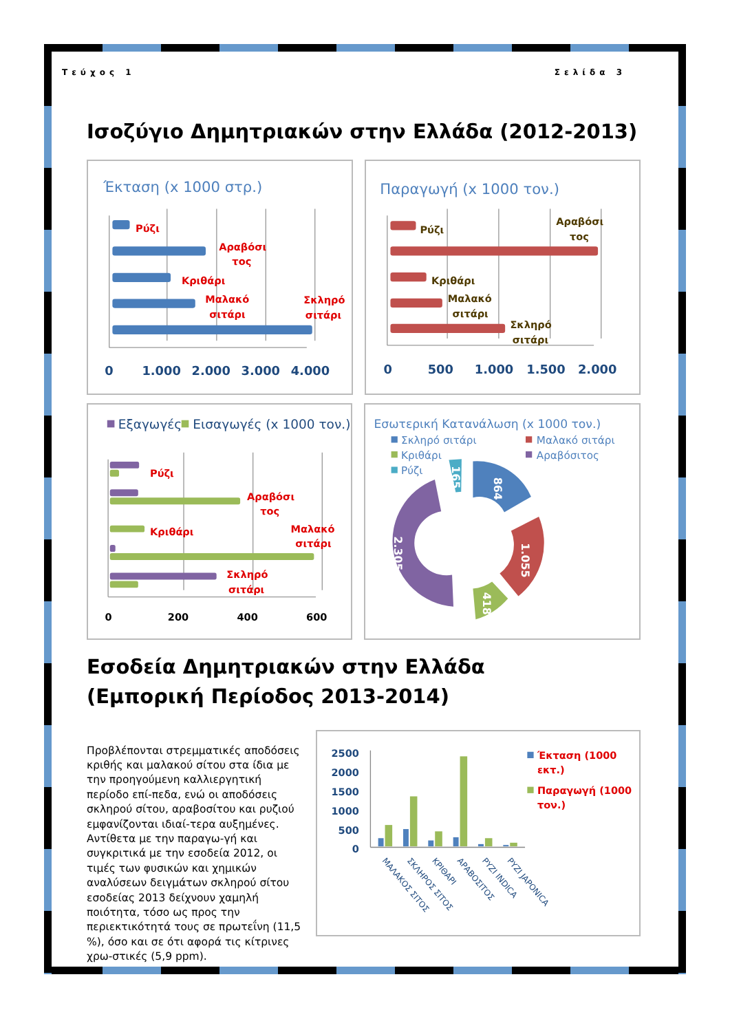Τεύχος 1 Σελίδα 3
Ισοζύγιο Δημητριακών στην Ελλάδα (2012-2013)
Έκταση (x 1000 στρ.)
Ρύζι
Αραβόσι
τος
Κριθάρι
Μαλακό
σιτάρι
Σκληρό
σιτάρι
0
1.000
2.000
3.000
4.000
Παραγωγή (x 1000 τον.)
Ρύζι
Αραβόσι
τος
Κριθάρι
Μαλακό
σιτάρι
Σκληρό
σιτάρι
0
500
1.000
1.500
2.000
Εξαγωγές
Εισαγωγές (x 1000 τον.)
Ρύζι
Αραβόσι
τος
Κριθάρι
Μαλακό
σιτάρι
Σκληρό
σιτάρι
0
200
400
600
Εσωτερική Κατανάλωση (x 1000 τον.)
Σκληρό σιτάρι
Μαλακό σιτάρι
Κριθάρι
Αραβόσιτος
Ρύζι
864
1.055
418
2.305
165
Εσοδεία Δημητριακών στην Ελλάδα
(Εμπορική Περίοδος 2013-2014)
Προβλέπονται στρεμματικές αποδόσεις κριθής και μαλακού σίτου στα ίδια με την προηγούμενη καλλιεργητική περίοδο επί-πεδα, ενώ οι αποδόσεις σκληρού σίτου, αραβοσίτου και ρυζιού εμφανίζονται ιδιαί-τερα αυξημένες. Αντίθετα με την παραγω-γή και συγκριτικά με την εσοδεία 2012, οι τιμές των φυσικών και χημικών αναλύσεων δειγμάτων σκληρού σίτου εσοδείας 2013 δείχνουν χαμηλή ποιότητα, τόσο ως προς την περιεκτικότητά τους σε πρωτεΐνη (11,5 %), όσο και σε ότι αφορά τις κίτρινες χρω-στικές (5,9 ppm).
2500
2000
1500
1000
500
0
ΜΑΛΑΚΟΣ ΣΙΤΟΣ
ΣΚΛΗΡΟΣ ΣΙΤΟΣ
ΚΡΙΘΑΡΙ
ΑΡΑΒΟΣΙΤΟΣ
ΡΥΖΙ INDICA
ΡΥΖΙ JAPONICA
Έκταση (1000
εκτ.)
Παραγωγή (1000
τον.)